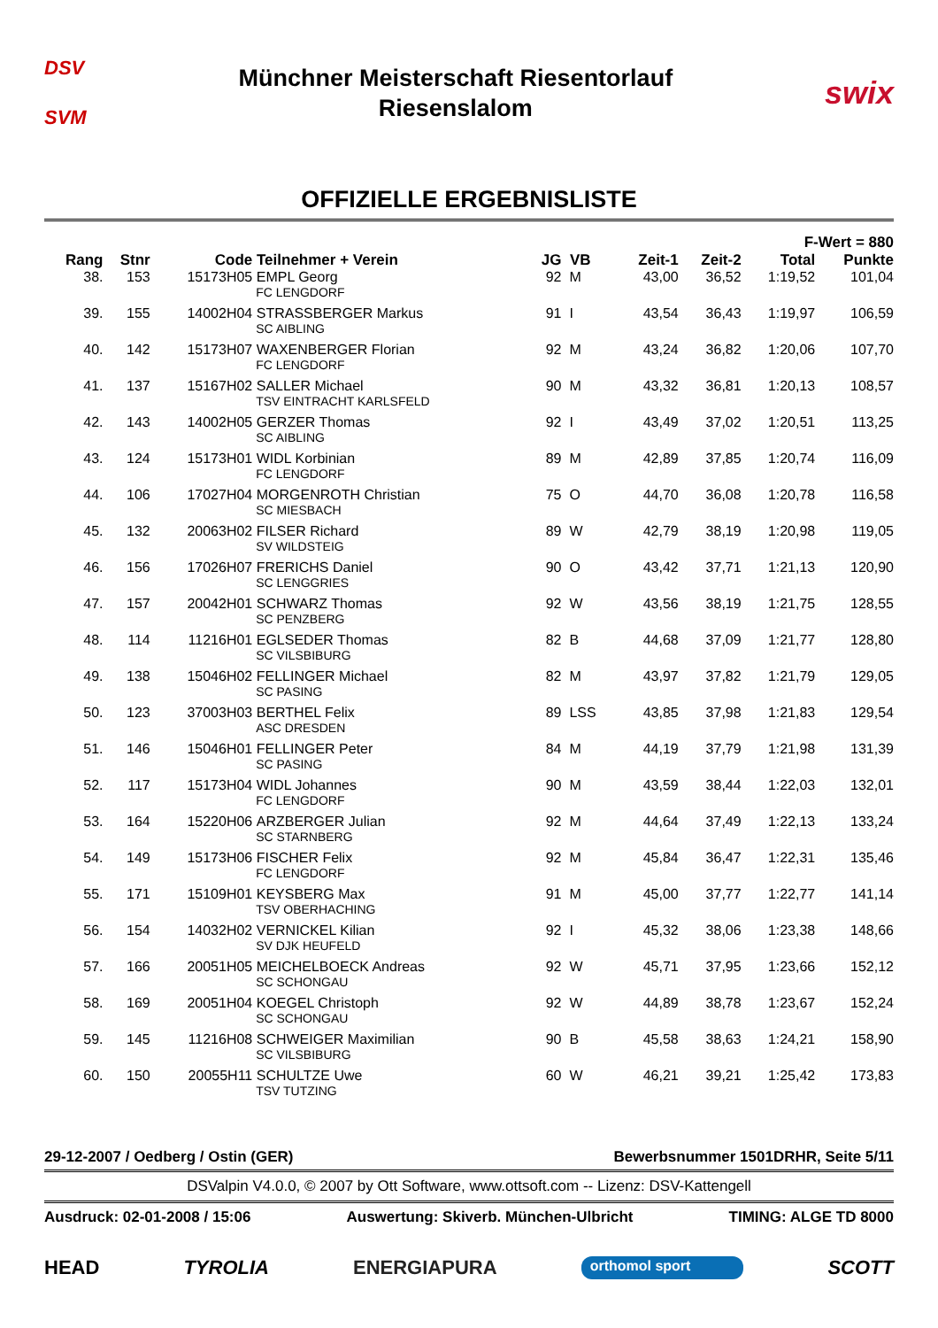DSV
SVM
Münchner Meisterschaft Riesentorlauf
Riesenslalom
swix
OFFIZIELLE ERGEBNISLISTE
| | | | | | | | | F-Wert = 880 | |
| --- | --- | --- | --- | --- | --- | --- | --- | --- | --- |
| Rang | Stnr | Code | Teilnehmer + Verein | JG | VB | Zeit-1 | Zeit-2 | Total | Punkte |
| 38. | 153 | 15173H05 | EMPL Georg | 92 | M | 43,00 | 36,52 | 1:19,52 | 101,04 |
| | | | FC LENGDORF | | | | | | |
| 39. | 155 | 14002H04 | STRASSBERGER Markus | 91 | I | 43,54 | 36,43 | 1:19,97 | 106,59 |
| | | | SC AIBLING | | | | | | |
| 40. | 142 | 15173H07 | WAXENBERGER Florian | 92 | M | 43,24 | 36,82 | 1:20,06 | 107,70 |
| | | | FC LENGDORF | | | | | | |
| 41. | 137 | 15167H02 | SALLER Michael | 90 | M | 43,32 | 36,81 | 1:20,13 | 108,57 |
| | | | TSV EINTRACHT KARLSFELD | | | | | | |
| 42. | 143 | 14002H05 | GERZER Thomas | 92 | I | 43,49 | 37,02 | 1:20,51 | 113,25 |
| | | | SC AIBLING | | | | | | |
| 43. | 124 | 15173H01 | WIDL Korbinian | 89 | M | 42,89 | 37,85 | 1:20,74 | 116,09 |
| | | | FC LENGDORF | | | | | | |
| 44. | 106 | 17027H04 | MORGENROTH Christian | 75 | O | 44,70 | 36,08 | 1:20,78 | 116,58 |
| | | | SC MIESBACH | | | | | | |
| 45. | 132 | 20063H02 | FILSER Richard | 89 | W | 42,79 | 38,19 | 1:20,98 | 119,05 |
| | | | SV WILDSTEIG | | | | | | |
| 46. | 156 | 17026H07 | FRERICHS Daniel | 90 | O | 43,42 | 37,71 | 1:21,13 | 120,90 |
| | | | SC LENGGRIES | | | | | | |
| 47. | 157 | 20042H01 | SCHWARZ Thomas | 92 | W | 43,56 | 38,19 | 1:21,75 | 128,55 |
| | | | SC PENZBERG | | | | | | |
| 48. | 114 | 11216H01 | EGLSEDER Thomas | 82 | B | 44,68 | 37,09 | 1:21,77 | 128,80 |
| | | | SC VILSBIBURG | | | | | | |
| 49. | 138 | 15046H02 | FELLINGER Michael | 82 | M | 43,97 | 37,82 | 1:21,79 | 129,05 |
| | | | SC PASING | | | | | | |
| 50. | 123 | 37003H03 | BERTHEL Felix | 89 | LSS | 43,85 | 37,98 | 1:21,83 | 129,54 |
| | | | ASC DRESDEN | | | | | | |
| 51. | 146 | 15046H01 | FELLINGER Peter | 84 | M | 44,19 | 37,79 | 1:21,98 | 131,39 |
| | | | SC PASING | | | | | | |
| 52. | 117 | 15173H04 | WIDL Johannes | 90 | M | 43,59 | 38,44 | 1:22,03 | 132,01 |
| | | | FC LENGDORF | | | | | | |
| 53. | 164 | 15220H06 | ARZBERGER Julian | 92 | M | 44,64 | 37,49 | 1:22,13 | 133,24 |
| | | | SC STARNBERG | | | | | | |
| 54. | 149 | 15173H06 | FISCHER Felix | 92 | M | 45,84 | 36,47 | 1:22,31 | 135,46 |
| | | | FC LENGDORF | | | | | | |
| 55. | 171 | 15109H01 | KEYSBERG Max | 91 | M | 45,00 | 37,77 | 1:22,77 | 141,14 |
| | | | TSV OBERHACHING | | | | | | |
| 56. | 154 | 14032H02 | VERNICKEL Kilian | 92 | I | 45,32 | 38,06 | 1:23,38 | 148,66 |
| | | | SV DJK HEUFELD | | | | | | |
| 57. | 166 | 20051H05 | MEICHELBOECK Andreas | 92 | W | 45,71 | 37,95 | 1:23,66 | 152,12 |
| | | | SC SCHONGAU | | | | | | |
| 58. | 169 | 20051H04 | KOEGEL Christoph | 92 | W | 44,89 | 38,78 | 1:23,67 | 152,24 |
| | | | SC SCHONGAU | | | | | | |
| 59. | 145 | 11216H08 | SCHWEIGER Maximilian | 90 | B | 45,58 | 38,63 | 1:24,21 | 158,90 |
| | | | SC VILSBIBURG | | | | | | |
| 60. | 150 | 20055H11 | SCHULTZE Uwe | 60 | W | 46,21 | 39,21 | 1:25,42 | 173,83 |
| | | | TSV TUTZING | | | | | | |
29-12-2007 / Oedberg / Ostin (GER) Bewerbsnummer 1501DRHR, Seite 5/11
DSValpin V4.0.0, © 2007 by Ott Software, www.ottsoft.com -- Lizenz: DSV-Kattengell
Ausdruck: 02-01-2008 / 15:06 Auswertung: Skiverb. München-Ulbricht TIMING: ALGE TD 8000
HEAD TYROLIA ENERGIAPURA orthomol sport SCOTT